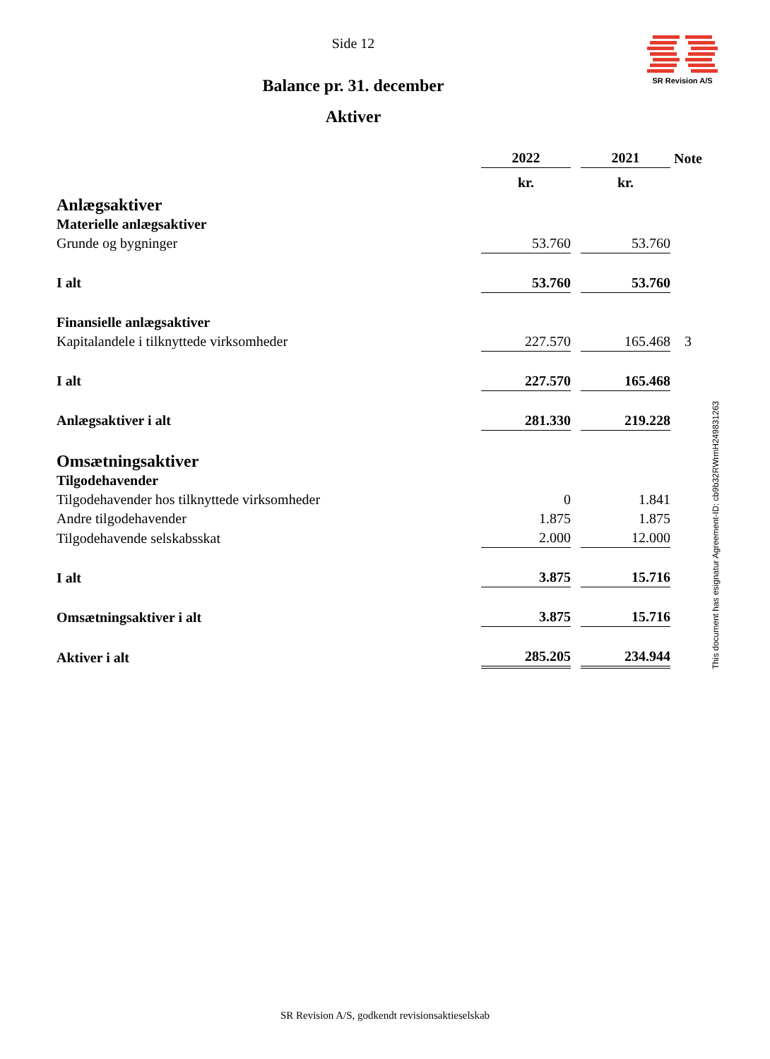Side 12
Balance pr. 31. december
Aktiver
| | 2022 | | 2021 | Note |
| | kr. | | kr. | |
| Anlægsaktiver | | | | |
| Materielle anlægsaktiver | | | | |
| Grunde og bygninger | 53.760 | | 53.760 | |
| I alt | 53.760 | | 53.760 | |
| Finansielle anlægsaktiver | | | | |
| Kapitalandele i tilknyttede virksomheder | 227.570 | | 165.468 | 3 |
| I alt | 227.570 | | 165.468 | |
| Anlægsaktiver i alt | 281.330 | | 219.228 | |
| Omsætningsaktiver | | | | |
| Tilgodehavender | | | | |
| Tilgodehavender hos tilknyttede virksomheder | 0 | | 1.841 | |
| Andre tilgodehavender | 1.875 | | 1.875 | |
| Tilgodehavende selskabsskat | 2.000 | | 12.000 | |
| I alt | 3.875 | | 15.716 | |
| Omsætningsaktiver i alt | 3.875 | | 15.716 | |
| Aktiver i alt | 285.205 | | 234.944 | |
SR Revision A/S, godkendt revisionsaktieselskab
This document has esignatur Agreement-ID: cb9b32RWrmH249831263
SR Revision A/S